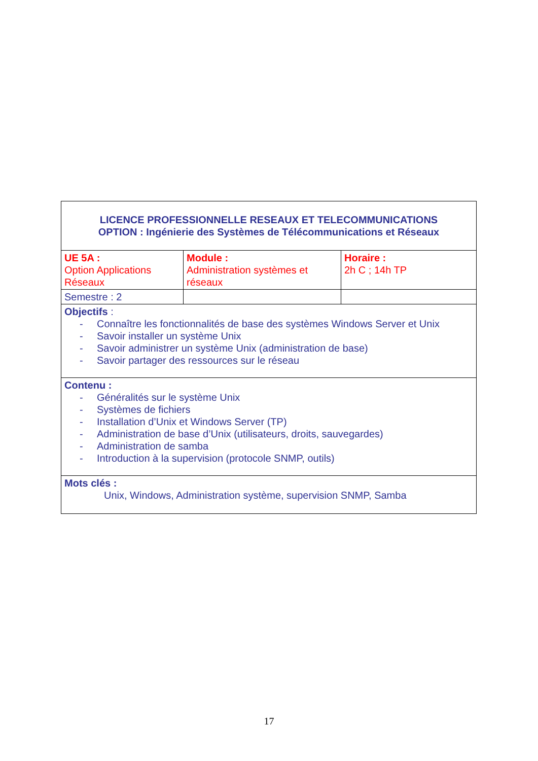| LICENCE PROFESSIONNELLE RESEAUX ET TELECOMMUNICATIONS OPTION : Ingénierie des Systèmes de Télécommunications et Réseaux | | |
| UE 5A : Option Applications Réseaux | Module : Administration systèmes et réseaux | Horaire : 2h C ; 14h TP |
| Semestre : 2 | | |
| Objectifs : - Connaître les fonctionnalités de base des systèmes Windows Server et Unix - Savoir installer un système Unix - Savoir administrer un système Unix (administration de base) - Savoir partager des ressources sur le réseau | | |
| Contenu : - Généralités sur le système Unix - Systèmes de fichiers - Installation d’Unix et Windows Server (TP) - Administration de base d’Unix (utilisateurs, droits, sauvegardes) - Administration de samba - Introduction à la supervision (protocole SNMP, outils) | | |
| Mots clés : Unix, Windows, Administration système, supervision SNMP, Samba | | |
17